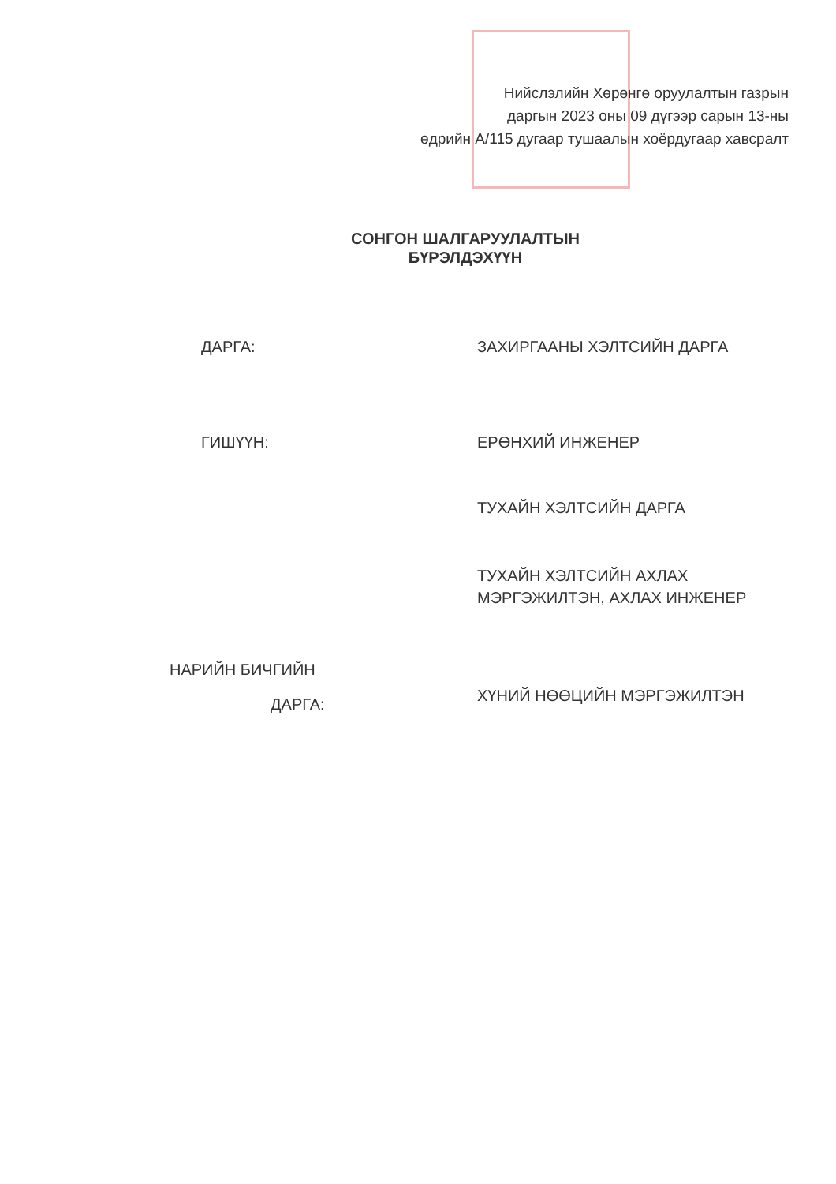Нийслэлийн Хөрөнгө оруулалтын газрын
даргын 2023 оны 09 дүгээр сарын 13-ны
өдрийн А/115 дугаар тушаалын хоёрдугаар хавсралт
СОНГОН ШАЛГАРУУЛАЛТЫН
БҮРЭЛДЭХҮҮН
ДАРГА: ЗАХИРГААНЫ ХЭЛТСИЙН ДАРГА
ГИШҮҮН: ЕРӨНХИЙ ИНЖЕНЕР
ТУХАЙН ХЭЛТСИЙН ДАРГА
ТУХАЙН ХЭЛТСИЙН АХЛАХ
МЭРГЭЖИЛТЭН, АХЛАХ ИНЖЕНЕР
НАРИЙН БИЧГИЙН
ДАРГА:
ХҮНИЙ НӨӨЦИЙН МЭРГЭЖИЛТЭН